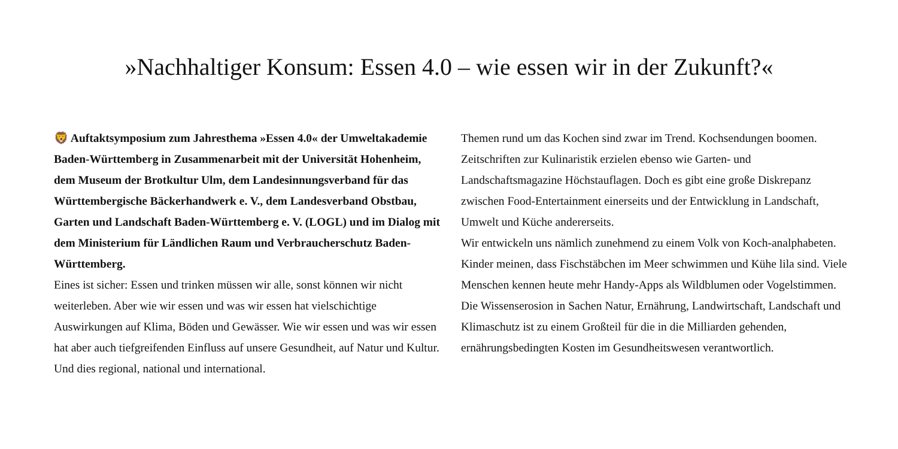»Nachhaltiger Konsum: Essen 4.0 – wie essen wir in der Zukunft?«
🦁 Auftaktsymposium zum Jahresthema »Essen 4.0« der Umweltakademie Baden-Württemberg in Zusammenarbeit mit der Universität Hohenheim, dem Museum der Brotkultur Ulm, dem Landesinnungsverband für das Württembergische Bäckerhandwerk e. V., dem Landesverband Obstbau, Garten und Landschaft Baden-Württemberg e. V. (LOGL) und im Dialog mit dem Ministerium für Ländlichen Raum und Verbraucherschutz Baden-Württemberg.
Eines ist sicher: Essen und trinken müssen wir alle, sonst können wir nicht weiterleben. Aber wie wir essen und was wir essen hat vielschichtige Auswirkungen auf Klima, Böden und Gewässer. Wie wir essen und was wir essen hat aber auch tiefgreifenden Einfluss auf unsere Gesundheit, auf Natur und Kultur. Und dies regional, national und international.
Themen rund um das Kochen sind zwar im Trend. Kochsendungen boomen. Zeitschriften zur Kulinaristik erzielen ebenso wie Garten- und Landschaftsmagazine Höchstauflagen. Doch es gibt eine große Diskrepanz zwischen Food-Entertainment einerseits und der Entwicklung in Landschaft, Umwelt und Küche andererseits.
Wir entwickeln uns nämlich zunehmend zu einem Volk von Koch-analphabeten. Kinder meinen, dass Fischstäbchen im Meer schwimmen und Kühe lila sind. Viele Menschen kennen heute mehr Handy-Apps als Wildblumen oder Vogelstimmen. Die Wissenserosion in Sachen Natur, Ernährung, Landwirtschaft, Landschaft und Klimaschutz ist zu einem Großteil für die in die Milliarden gehenden, ernährungsbedingten Kosten im Gesundheitswesen verantwortlich.